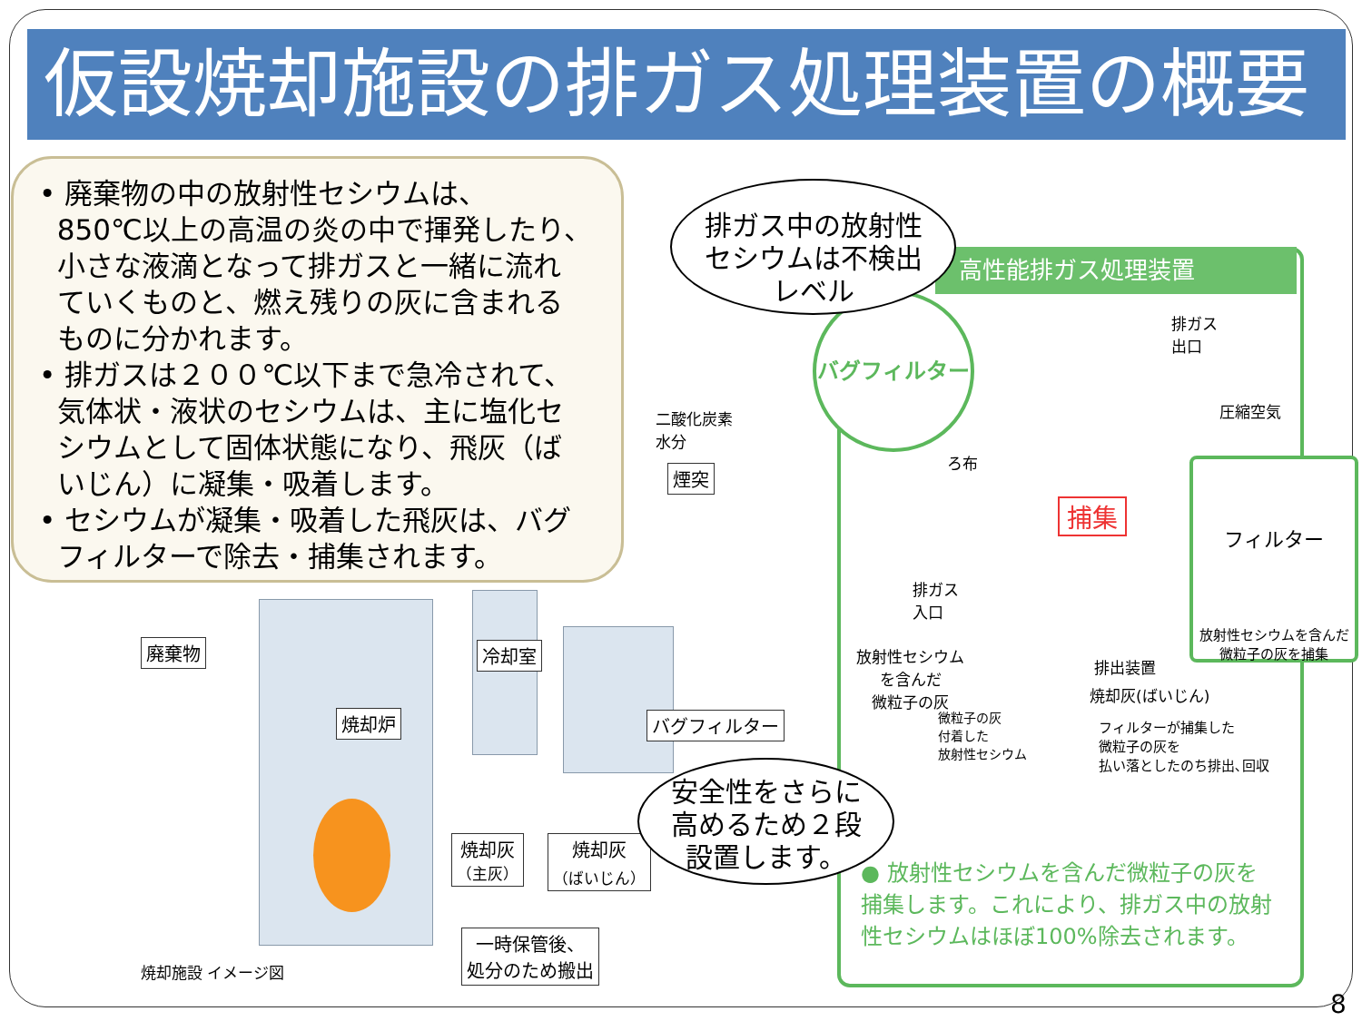仮設焼却施設の排ガス処理装置の概要
• 廃棄物の中の放射性セシウムは、
850℃以上の高温の炎の中で揮発したり、
小さな液滴となって排ガスと一緒に流れ
ていくものと、燃え残りの灰に含まれる
ものに分かれます。
• 排ガスは２００℃以下まで急冷されて、
気体状・液状のセシウムは、主に塩化セ
シウムとして固体状態になり、飛灰（ば
いじん）に凝集・吸着します。
• セシウムが凝集・吸着した飛灰は、バグ
フィルターで除去・捕集されます。
高性能排ガス処理装置
バグフィルター
排ガス中の放射性
セシウムは不検出
レベル
二酸化炭素
水分
煙突
廃棄物 冷却室
焼却炉 バグフィルター
焼却灰
（主灰）
焼却灰
（ばいじん）
一時保管後、
処分のため搬出
焼却施設 イメージ図
安全性をさらに
高めるため２段
設置します。
排ガス
出口
圧縮空気
ろ布
捕集
フィルター
放射性セシウムを含んだ
微粒子の灰を捕集
排ガス
入口
放射性セシウム
を含んだ
微粒子の灰
排出装置
焼却灰(ばいじん)
微粒子の灰
付着した
放射性セシウム
フィルターが捕集した
微粒子の灰を
払い落としたのち排出､回収
● 放射性セシウムを含んだ微粒子の灰を捕集します。これにより、排ガス中の放射性セシウムはほぼ100%除去されます。
8